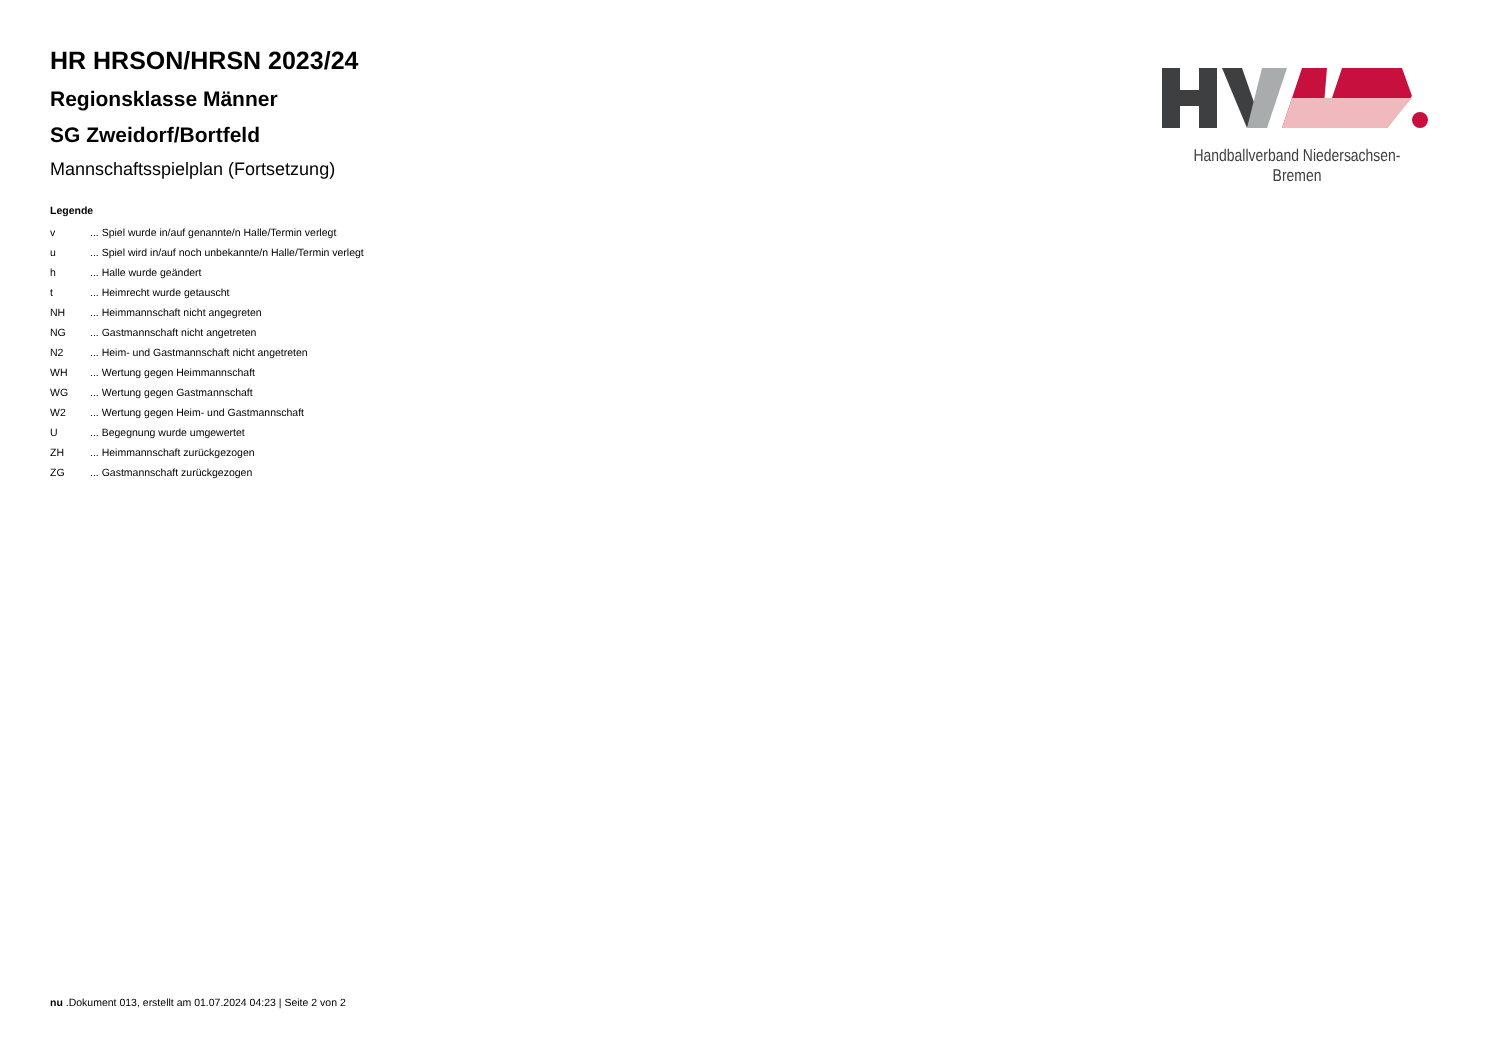HR HRSON/HRSN 2023/24
Regionsklasse Männer
SG Zweidorf/Bortfeld
Mannschaftsspielplan (Fortsetzung)
Legende
| v | ... Spiel wurde in/auf genannte/n Halle/Termin verlegt |
| u | ... Spiel wird in/auf noch unbekannte/n Halle/Termin verlegt |
| h | ... Halle wurde geändert |
| t | ... Heimrecht wurde getauscht |
| NH | ... Heimmannschaft nicht angegreten |
| NG | ... Gastmannschaft nicht angetreten |
| N2 | ... Heim- und Gastmannschaft nicht angetreten |
| WH | ... Wertung gegen Heimmannschaft |
| WG | ... Wertung gegen Gastmannschaft |
| W2 | ... Wertung gegen Heim- und Gastmannschaft |
| U | ... Begegnung wurde umgewertet |
| ZH | ... Heimmannschaft zurückgezogen |
| ZG | ... Gastmannschaft zurückgezogen |
Handballverband Niedersachsen-Bremen
nu .Dokument 013, erstellt am 01.07.2024 04:23 | Seite 2 von 2